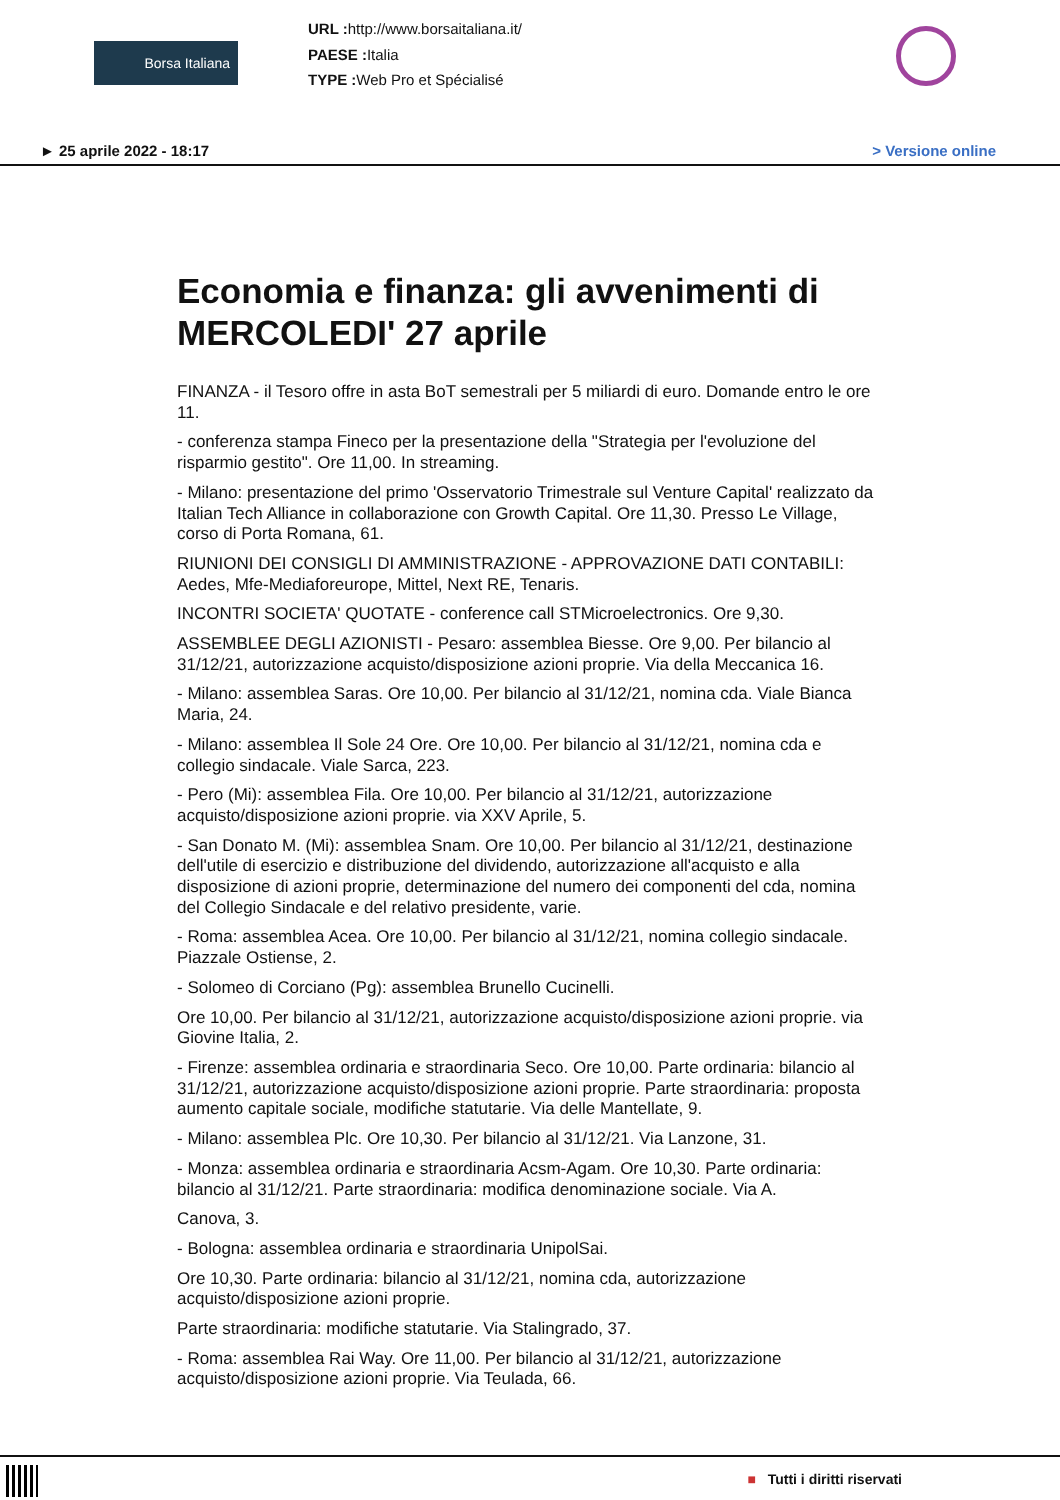Borsa Italiana
URL : http://www.borsaitaliana.it/
PAESE : Italia
TYPE : Web Pro et Spécialisé
► 25 aprile 2022 - 18:17 > Versione online
Economia e finanza: gli avvenimenti di MERCOLEDI' 27 aprile
FINANZA - il Tesoro offre in asta BoT semestrali per 5 miliardi di euro. Domande entro le ore 11.
- conferenza stampa Fineco per la presentazione della "Strategia per l'evoluzione del risparmio gestito". Ore 11,00. In streaming.
- Milano: presentazione del primo 'Osservatorio Trimestrale sul Venture Capital' realizzato da Italian Tech Alliance in collaborazione con Growth Capital. Ore 11,30. Presso Le Village, corso di Porta Romana, 61.
RIUNIONI DEI CONSIGLI DI AMMINISTRAZIONE - APPROVAZIONE DATI CONTABILI: Aedes, Mfe-Mediaforeurope, Mittel, Next RE, Tenaris.
INCONTRI SOCIETA' QUOTATE - conference call STMicroelectronics. Ore 9,30.
ASSEMBLEE DEGLI AZIONISTI - Pesaro: assemblea Biesse. Ore 9,00. Per bilancio al 31/12/21, autorizzazione acquisto/disposizione azioni proprie. Via della Meccanica 16.
- Milano: assemblea Saras. Ore 10,00. Per bilancio al 31/12/21, nomina cda. Viale Bianca Maria, 24.
- Milano: assemblea Il Sole 24 Ore. Ore 10,00. Per bilancio al 31/12/21, nomina cda e collegio sindacale. Viale Sarca, 223.
- Pero (Mi): assemblea Fila. Ore 10,00. Per bilancio al 31/12/21, autorizzazione acquisto/disposizione azioni proprie. via XXV Aprile, 5.
- San Donato M. (Mi): assemblea Snam. Ore 10,00. Per bilancio al 31/12/21, destinazione dell'utile di esercizio e distribuzione del dividendo, autorizzazione all'acquisto e alla disposizione di azioni proprie, determinazione del numero dei componenti del cda, nomina del Collegio Sindacale e del relativo presidente, varie.
- Roma: assemblea Acea. Ore 10,00. Per bilancio al 31/12/21, nomina collegio sindacale. Piazzale Ostiense, 2.
- Solomeo di Corciano (Pg): assemblea Brunello Cucinelli.
Ore 10,00. Per bilancio al 31/12/21, autorizzazione acquisto/disposizione azioni proprie. via Giovine Italia, 2.
- Firenze: assemblea ordinaria e straordinaria Seco. Ore 10,00. Parte ordinaria: bilancio al 31/12/21, autorizzazione acquisto/disposizione azioni proprie. Parte straordinaria: proposta aumento capitale sociale, modifiche statutarie. Via delle Mantellate, 9.
- Milano: assemblea Plc. Ore 10,30. Per bilancio al 31/12/21. Via Lanzone, 31.
- Monza: assemblea ordinaria e straordinaria Acsm-Agam. Ore 10,30. Parte ordinaria: bilancio al 31/12/21. Parte straordinaria: modifica denominazione sociale. Via A.
Canova, 3.
- Bologna: assemblea ordinaria e straordinaria UnipolSai.
Ore 10,30. Parte ordinaria: bilancio al 31/12/21, nomina cda, autorizzazione acquisto/disposizione azioni proprie.
Parte straordinaria: modifiche statutarie. Via Stalingrado, 37.
- Roma: assemblea Rai Way. Ore 11,00. Per bilancio al 31/12/21, autorizzazione acquisto/disposizione azioni proprie. Via Teulada, 66.
■ Tutti i diritti riservati